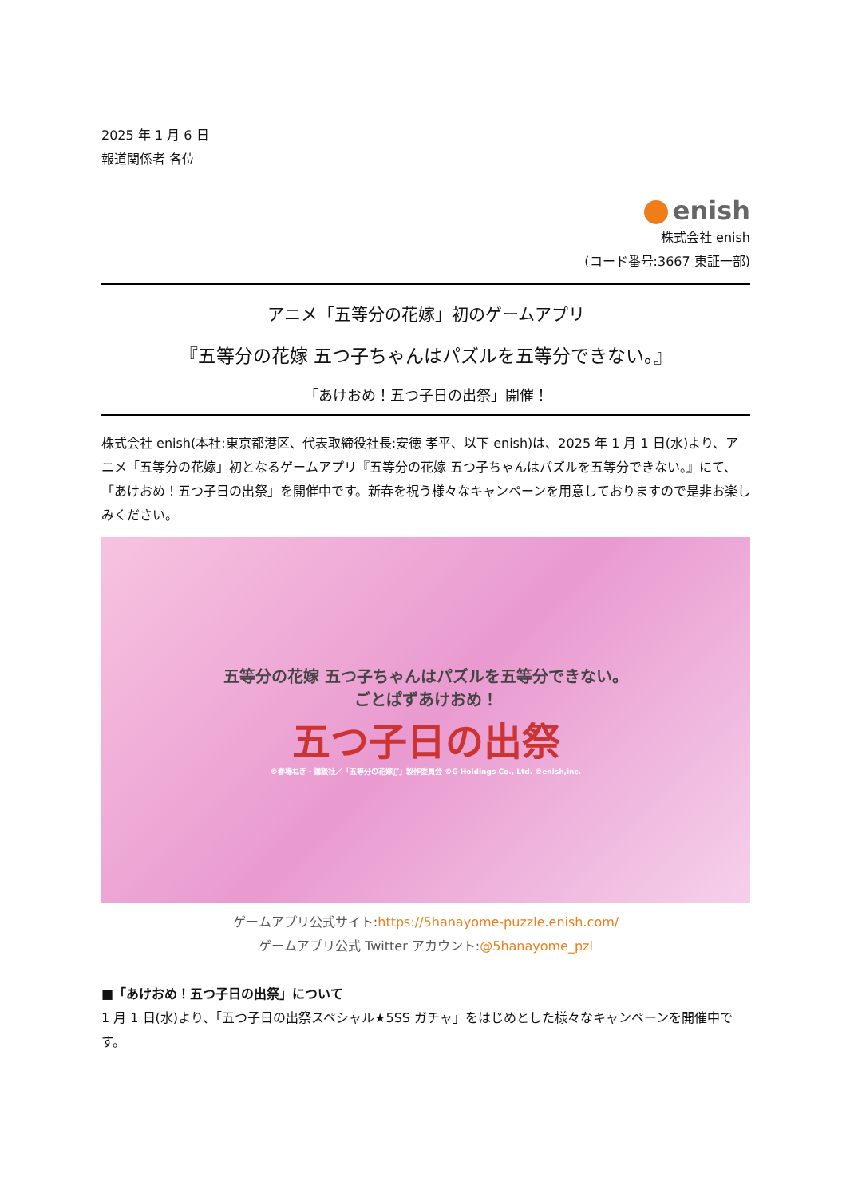2025 年 1 月 6 日
報道関係者 各位
enish
株式会社 enish
(コード番号:3667 東証一部)
アニメ「五等分の花嫁」初のゲームアプリ
『五等分の花嫁 五つ子ちゃんはパズルを五等分できない。』
「あけおめ！五つ子日の出祭」開催！
株式会社 enish(本社:東京都港区、代表取締役社長:安徳 孝平、以下 enish)は、2025 年 1 月 1 日(水)より、アニメ「五等分の花嫁」初となるゲームアプリ『五等分の花嫁 五つ子ちゃんはパズルを五等分できない。』にて、「あけおめ！五つ子日の出祭」を開催中です。新春を祝う様々なキャンペーンを用意しておりますので是非お楽しみください。
五等分の花嫁 五つ子ちゃんはパズルを五等分できない。
ごとぱずあけおめ！
五つ子日の出祭
©春場ねぎ・講談社／「五等分の花嫁∬」製作委員会 ©G Holdings Co., Ltd. ©enish,inc.
ゲームアプリ公式サイト:https://5hanayome-puzzle.enish.com/
ゲームアプリ公式 Twitter アカウント:@5hanayome_pzl
■「あけおめ！五つ子日の出祭」について
1 月 1 日(水)より、「五つ子日の出祭スペシャル★5SS ガチャ」をはじめとした様々なキャンペーンを開催中です。